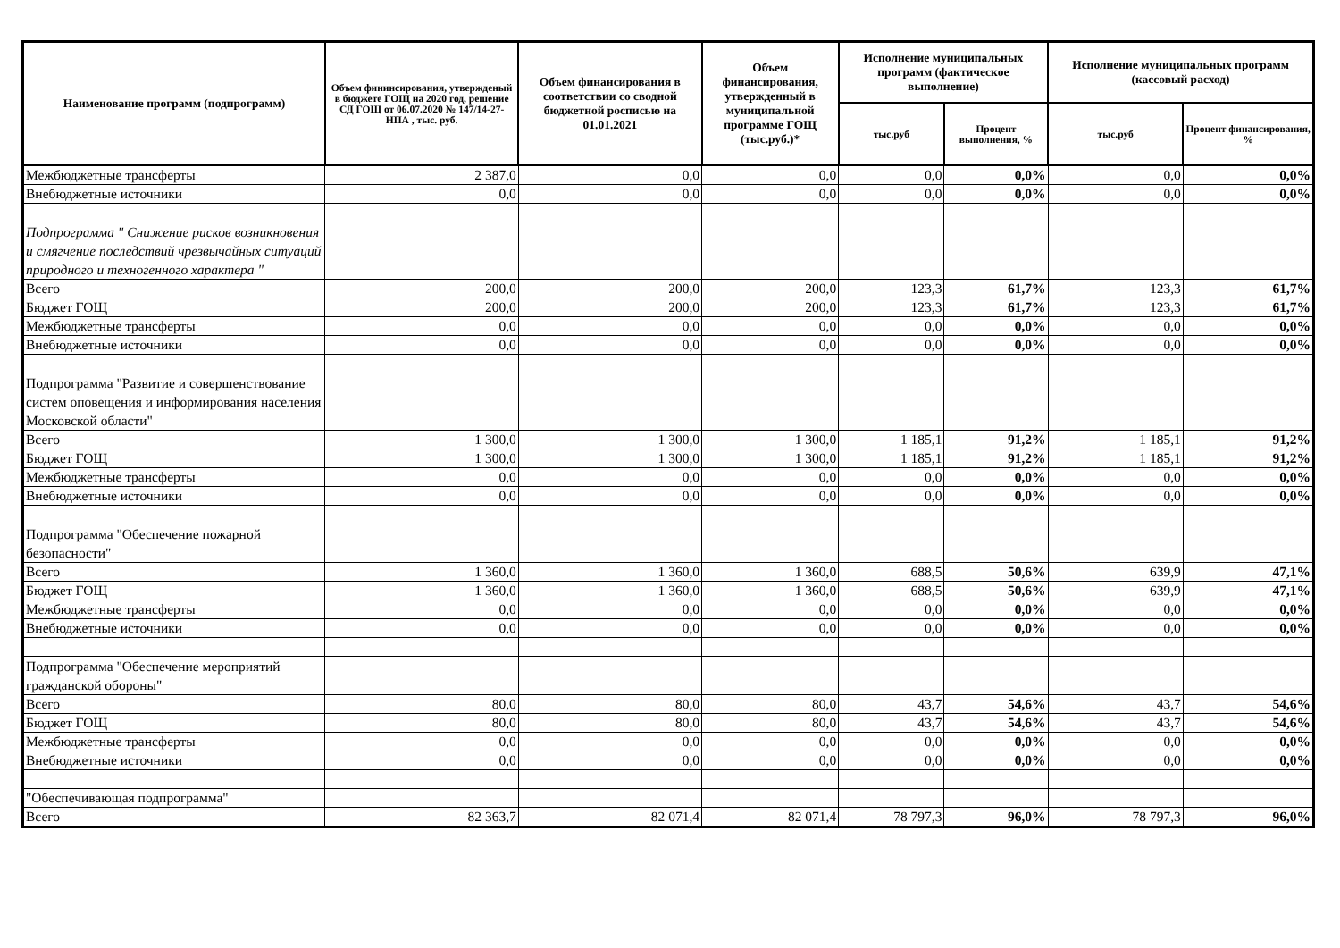| Наименование программ (подпрограмм) | Объем фининсирования, утвержденый в бюджете ГОЩ на 2020 год, решение СД ГОЩ от 06.07.2020 № 147/14-27-НПА , тыс. руб. | Объем финансирования в соответствии со сводной бюджетной росписью на 01.01.2021 | Объем финансирования, утвержденный в муниципальной программе ГОЩ (тыс.руб.)* | Исполнение муниципальных программ (фактическое выполнение) | | Исполнение муниципальных программ (кассовый расход) | |
| --- | --- | --- | --- | --- | --- | --- | --- |
| | | | | тыс.руб | Процент выполнения, % | тыс.руб | Процент финансирования, % |
| Межбюджетные трансферты | 2 387,0 | 0,0 | 0,0 | 0,0 | 0,0% | 0,0 | 0,0% |
| Внебюджетные источники | 0,0 | 0,0 | 0,0 | 0,0 | 0,0% | 0,0 | 0,0% |
| Подпрограмма " Снижение рисков возникновения и смягчение последствий чрезвычайных ситуаций природного и техногенного характера " | | | | | | | |
| Всего | 200,0 | 200,0 | 200,0 | 123,3 | 61,7% | 123,3 | 61,7% |
| Бюджет ГОЩ | 200,0 | 200,0 | 200,0 | 123,3 | 61,7% | 123,3 | 61,7% |
| Межбюджетные трансферты | 0,0 | 0,0 | 0,0 | 0,0 | 0,0% | 0,0 | 0,0% |
| Внебюджетные источники | 0,0 | 0,0 | 0,0 | 0,0 | 0,0% | 0,0 | 0,0% |
| Подпрограмма "Развитие и совершенствование систем оповещения и информирования населения Московской области" | | | | | | | |
| Всего | 1 300,0 | 1 300,0 | 1 300,0 | 1 185,1 | 91,2% | 1 185,1 | 91,2% |
| Бюджет ГОЩ | 1 300,0 | 1 300,0 | 1 300,0 | 1 185,1 | 91,2% | 1 185,1 | 91,2% |
| Межбюджетные трансферты | 0,0 | 0,0 | 0,0 | 0,0 | 0,0% | 0,0 | 0,0% |
| Внебюджетные источники | 0,0 | 0,0 | 0,0 | 0,0 | 0,0% | 0,0 | 0,0% |
| Подпрограмма "Обеспечение пожарной безопасности" | | | | | | | |
| Всего | 1 360,0 | 1 360,0 | 1 360,0 | 688,5 | 50,6% | 639,9 | 47,1% |
| Бюджет ГОЩ | 1 360,0 | 1 360,0 | 1 360,0 | 688,5 | 50,6% | 639,9 | 47,1% |
| Межбюджетные трансферты | 0,0 | 0,0 | 0,0 | 0,0 | 0,0% | 0,0 | 0,0% |
| Внебюджетные источники | 0,0 | 0,0 | 0,0 | 0,0 | 0,0% | 0,0 | 0,0% |
| Подпрограмма "Обеспечение мероприятий гражданской обороны" | | | | | | | |
| Всего | 80,0 | 80,0 | 80,0 | 43,7 | 54,6% | 43,7 | 54,6% |
| Бюджет ГОЩ | 80,0 | 80,0 | 80,0 | 43,7 | 54,6% | 43,7 | 54,6% |
| Межбюджетные трансферты | 0,0 | 0,0 | 0,0 | 0,0 | 0,0% | 0,0 | 0,0% |
| Внебюджетные источники | 0,0 | 0,0 | 0,0 | 0,0 | 0,0% | 0,0 | 0,0% |
| "Обеспечивающая подпрограмма" | | | | | | | |
| Всего | 82 363,7 | 82 071,4 | 82 071,4 | 78 797,3 | 96,0% | 78 797,3 | 96,0% |